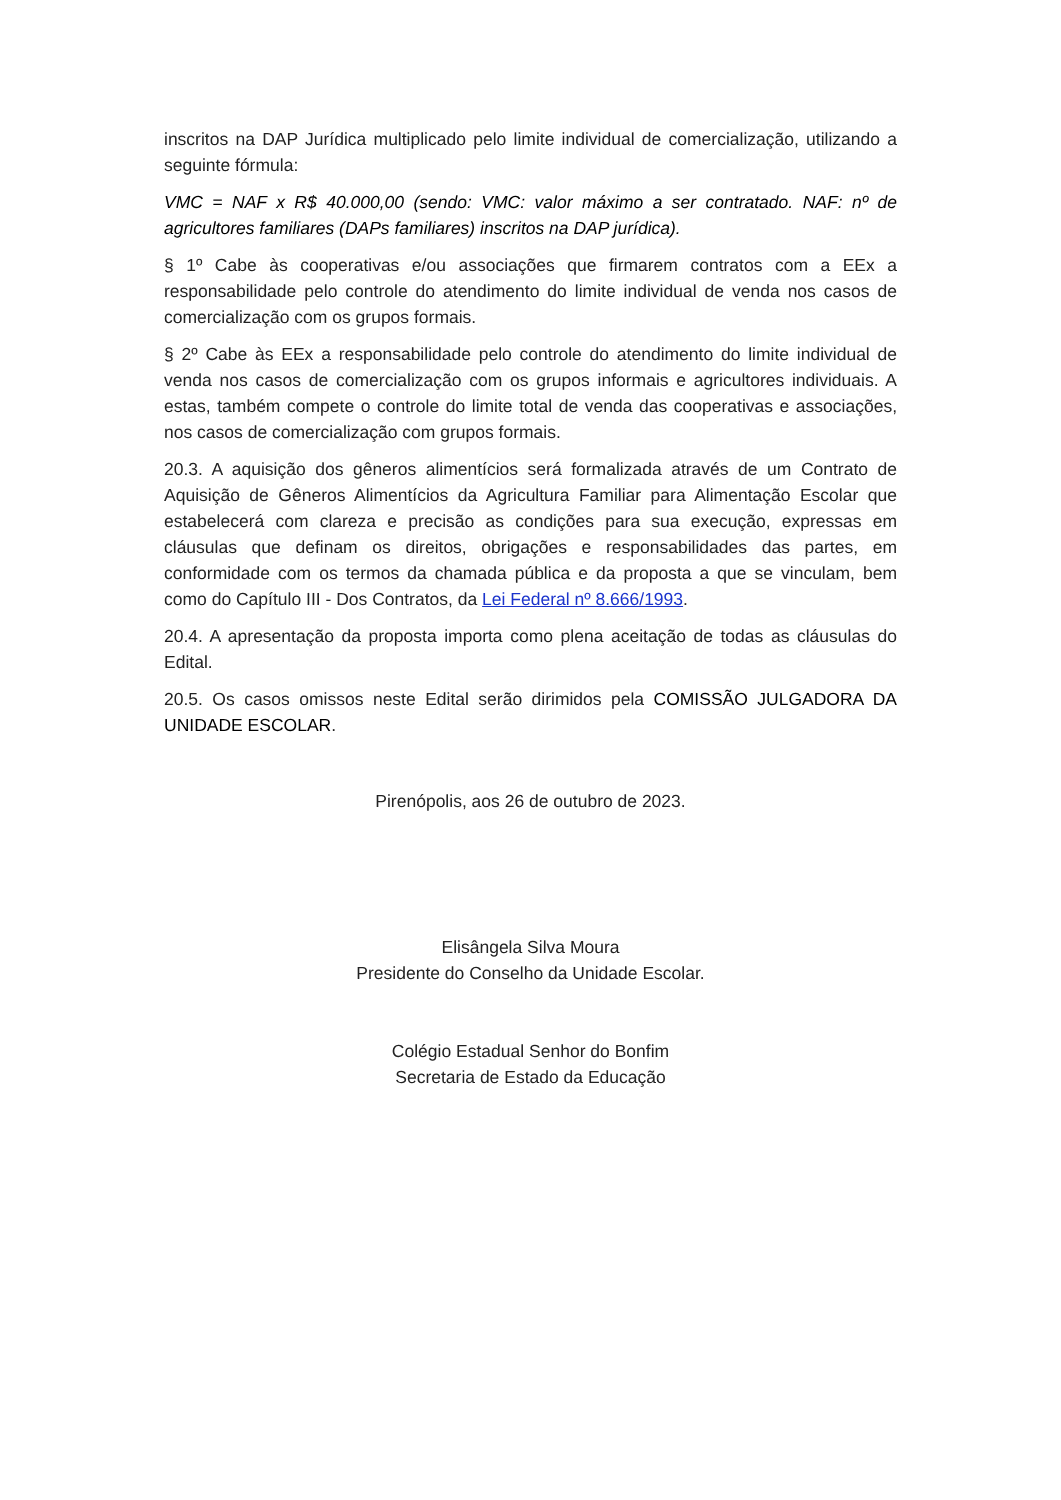inscritos na DAP Jurídica multiplicado pelo limite individual de comercialização, utilizando a seguinte fórmula:
VMC = NAF x R$ 40.000,00 (sendo: VMC: valor máximo a ser contratado. NAF: nº de agricultores familiares (DAPs familiares) inscritos na DAP jurídica).
§ 1º Cabe às cooperativas e/ou associações que firmarem contratos com a EEx a responsabilidade pelo controle do atendimento do limite individual de venda nos casos de comercialização com os grupos formais.
§ 2º Cabe às EEx a responsabilidade pelo controle do atendimento do limite individual de venda nos casos de comercialização com os grupos informais e agricultores individuais. A estas, também compete o controle do limite total de venda das cooperativas e associações, nos casos de comercialização com grupos formais.
20.3. A aquisição dos gêneros alimentícios será formalizada através de um Contrato de Aquisição de Gêneros Alimentícios da Agricultura Familiar para Alimentação Escolar que estabelecerá com clareza e precisão as condições para sua execução, expressas em cláusulas que definam os direitos, obrigações e responsabilidades das partes, em conformidade com os termos da chamada pública e da proposta a que se vinculam, bem como do Capítulo III - Dos Contratos, da Lei Federal nº 8.666/1993.
20.4. A apresentação da proposta importa como plena aceitação de todas as cláusulas do Edital.
20.5. Os casos omissos neste Edital serão dirimidos pela COMISSÃO JULGADORA DA UNIDADE ESCOLAR.
Pirenópolis, aos 26 de outubro de 2023.
Elisângela Silva Moura
Presidente do Conselho da Unidade Escolar.
Colégio Estadual Senhor do Bonfim
Secretaria de Estado da Educação